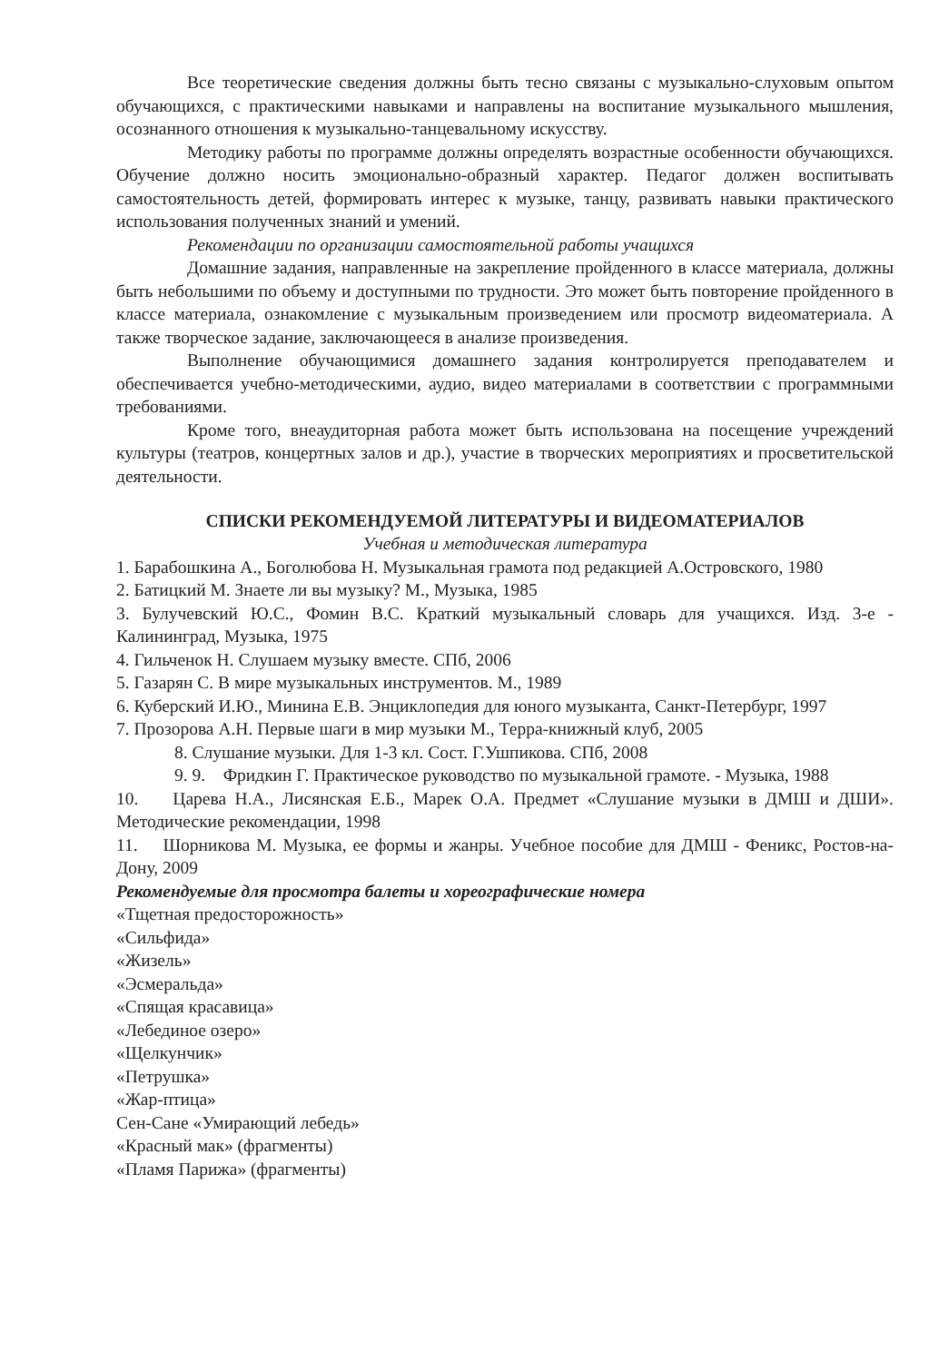Все теоретические сведения должны быть тесно связаны с музыкально-слуховым опытом обучающихся, с практическими навыками и направлены на воспитание музыкального мышления, осознанного отношения к музыкально-танцевальному искусству.
Методику работы по программе должны определять возрастные особенности обучающихся. Обучение должно носить эмоционально-образный характер. Педагог должен воспитывать самостоятельность детей, формировать интерес к музыке, танцу, развивать навыки практического использования полученных знаний и умений.
Рекомендации по организации самостоятельной работы учащихся
Домашние задания, направленные на закрепление пройденного в классе материала, должны быть небольшими по объему и доступными по трудности. Это может быть повторение пройденного в классе материала, ознакомление с музыкальным произведением или просмотр видеоматериала. А также творческое задание, заключающееся в анализе произведения.
Выполнение обучающимися домашнего задания контролируется преподавателем и обеспечивается учебно-методическими, аудио, видео материалами в соответствии с программными требованиями.
Кроме того, внеаудиторная работа может быть использована на посещение учреждений культуры (театров, концертных залов и др.), участие в творческих мероприятиях и просветительской деятельности.
СПИСКИ РЕКОМЕНДУЕМОЙ ЛИТЕРАТУРЫ И ВИДЕОМАТЕРИАЛОВ
Учебная и методическая литература
1. Барабошкина А., Боголюбова Н. Музыкальная грамота под редакцией А.Островского, 1980
2. Батицкий М. Знаете ли вы музыку? М., Музыка, 1985
3. Булучевский Ю.С., Фомин В.С. Краткий музыкальный словарь для учащихся. Изд. 3-е - Калининград, Музыка, 1975
4. Гильченок Н. Слушаем музыку вместе. СПб, 2006
5. Газарян С. В мире музыкальных инструментов. М., 1989
6. Куберский И.Ю., Минина Е.В. Энциклопедия для юного музыканта, Санкт-Петербург, 1997
7. Прозорова А.Н. Первые шаги в мир музыки М., Терра-книжный клуб, 2005
8. Слушание музыки. Для 1-3 кл. Сост. Г.Ушпикова. СПб, 2008
9. 9. Фридкин Г. Практическое руководство по музыкальной грамоте. - Музыка, 1988
10. Царева Н.А., Лисянская Е.Б., Марек О.А. Предмет «Слушание музыки в ДМШ и ДШИ». Методические рекомендации, 1998
11. Шорникова М. Музыка, ее формы и жанры. Учебное пособие для ДМШ - Феникс, Ростов-на-Дону, 2009
Рекомендуемые для просмотра балеты и хореографические номера
«Тщетная предосторожность»
«Сильфида»
«Жизель»
«Эсмеральда»
«Спящая красавица»
«Лебединое озеро»
«Щелкунчик»
«Петрушка»
«Жар-птица»
Сен-Сане «Умирающий лебедь»
«Красный мак» (фрагменты)
«Пламя Парижа» (фрагменты)